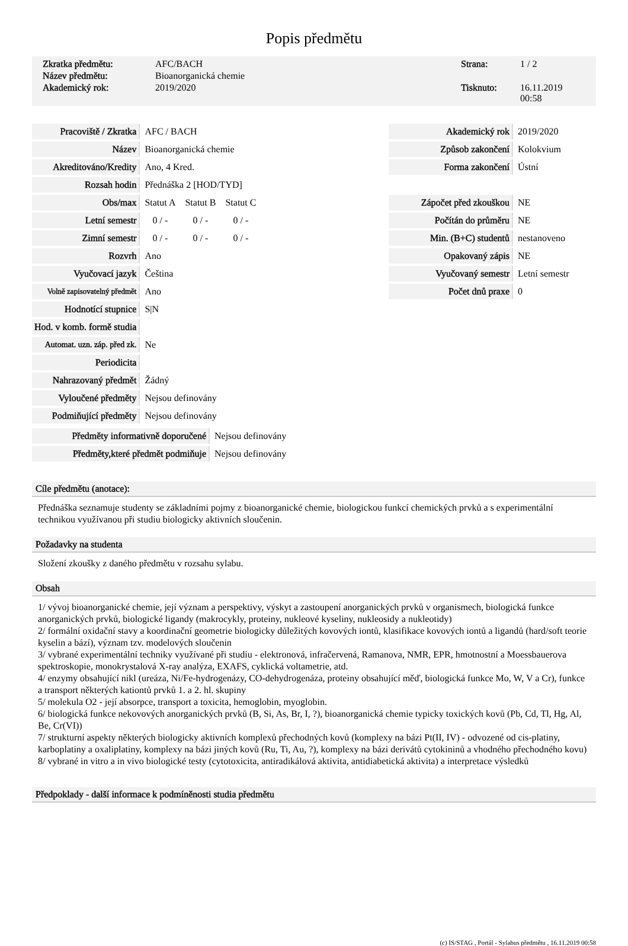Popis předmětu
Zkratka předmětu: AFC/BACH Strana: 1 / 2 Název předmětu: Bioanorganická chemie Akademický rok: 2019/2020 Tisknuto: 16.11.2019 00:58
| Pracoviště / Zkratka | AFC / BACH | | |
| Název | Bioanorganická chemie | | |
| Akreditováno/Kredity | Ano, 4 Kred. | | |
| Rozsah hodin | Přednáška 2 [HOD/TYD] | | |
| Obs/max | Statut A | Statut B | Statut C |
| Letní semestr | 0 / - | 0 / - | 0 / - |
| Zimní semestr | 0 / - | 0 / - | 0 / - |
| Rozvrh | Ano | | |
| Vyučovací jazyk | Čeština | | |
| Volně zapisovatelný předmět | Ano | | |
| Hodnotící stupnice | S/N | | |
| Hod. v komb. formě studia | | | |
| Automat. uzn. záp. před zk. | Ne | | |
| Periodicita | | | |
| Nahrazovaný předmět | Žádný | | |
| Vyloučené předměty | Nejsou definovány | | |
| Podmiňující předměty | Nejsou definovány | | |
| Předměty informativně doporučené | Nejsou definovány |
| Předměty,které předmět podmiňuje | Nejsou definovány |
| Akademický rok | 2019/2020 |
| Způsob zakončení | Kolokvium |
| Forma zakončení | Ústní |
| Zápočet před zkouškou | NE |
| Počítán do průměru | NE |
| Min. (B+C) studentů | nestanoveno |
| Opakovaný zápis | NE |
| Vyučovaný semestr | Letní semestr |
| Počet dnů praxe | 0 |
Cíle předmětu (anotace):
Přednáška seznamuje studenty se základními pojmy z bioanorganické chemie, biologickou funkcí chemických prvků a s experimentální technikou využívanou při studiu biologicky aktivních sloučenin.
Požadavky na studenta
Složení zkoušky z daného předmětu v rozsahu sylabu.
Obsah
1/ vývoj bioanorganické chemie, její význam a perspektivy, výskyt a zastoupení anorganických prvků v organismech, biologická funkce anorganických prvků, biologické ligandy (makrocykly, proteiny, nukleové kyseliny, nukleosidy a nukleotidy)
2/ formální oxidační stavy a koordinační geometrie biologicky důležitých kovových iontů, klasifikace kovových iontů a ligandů (hard/soft teorie kyselin a bází), význam tzv. modelových sloučenin
3/ vybrané experimentální techniky využívané při studiu - elektronová, infračervená, Ramanova, NMR, EPR, hmotnostní a Moessbauerova spektroskopie, monokrystalová X-ray analýza, EXAFS, cyklická voltametrie, atd.
4/ enzymy obsahující nikl (ureáza, Ni/Fe-hydrogenázy, CO-dehydrogenáza, proteiny obsahující měď, biologická funkce Mo, W, V a Cr), funkce a transport některých kationtů prvků 1. a 2. hl. skupiny
5/ molekula O2 - její absorpce, transport a toxicita, hemoglobin, myoglobin.
6/ biologická funkce nekovových anorganických prvků (B, Si, As, Br, I, ?), bioanorganická chemie typicky toxických kovů (Pb, Cd, Tl, Hg, Al, Be, Cr(VI))
7/ strukturní aspekty některých biologicky aktivních komplexů přechodných kovů (komplexy na bázi Pt(II, IV) - odvozené od cis-platiny, karboplatiny a oxaliplatiny, komplexy na bázi jiných kovů (Ru, Ti, Au, ?), komplexy na bázi derivátů cytokininů a vhodného přechodného kovu)
8/ vybrané in vitro a in vivo biologické testy (cytotoxicita, antiradikálová aktivita, antidiabetická aktivita) a interpretace výsledků
Předpoklady - další informace k podmíněnosti studia předmětu
(c) IS/STAG , Portál - Sylabus předmětu , 16.11.2019 00:58